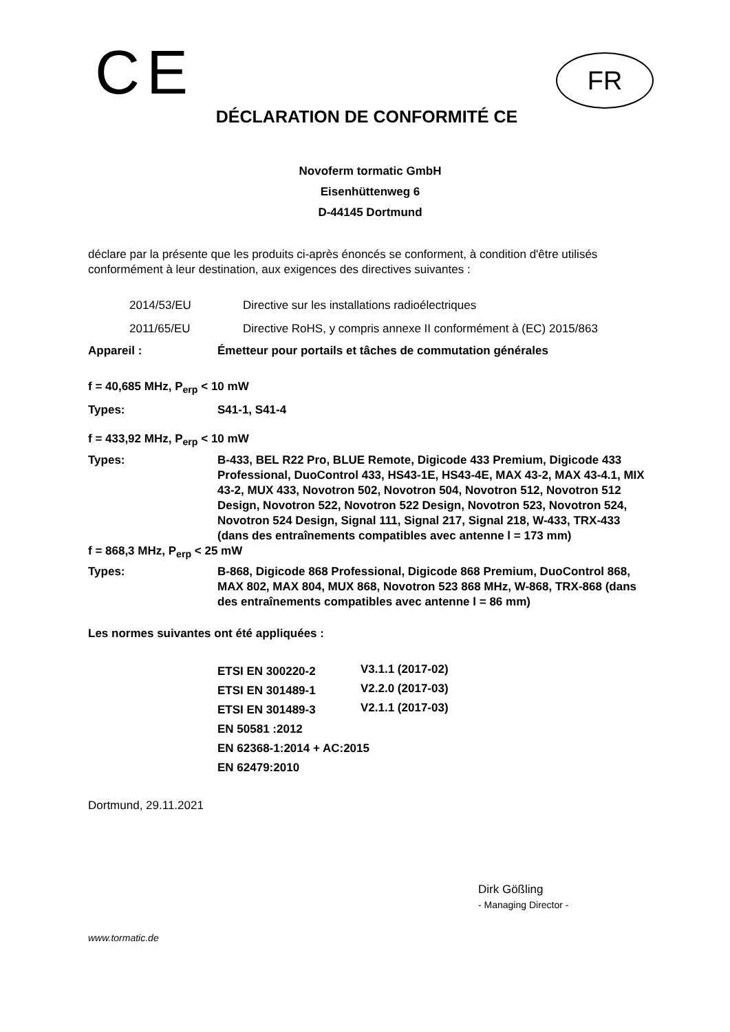CE
FR
DÉCLARATION DE CONFORMITÉ CE
Novoferm tormatic GmbH
Eisenhüttenweg 6
D-44145 Dortmund
déclare par la présente que les produits ci-après énoncés se conforment, à condition d'être utilisés conformément à leur destination, aux exigences des directives suivantes :
| 2014/53/EU | Directive sur les installations radioélectriques |
| 2011/65/EU | Directive RoHS, y compris annexe II conformément à (EC) 2015/863 |
| Appareil : | Émetteur pour portails et tâches de commutation générales |
| f = 40,685 MHz, P<sub>erp</sub> < 10 mW | |
| Types: | S41-1, S41-4 |
| f = 433,92 MHz, P<sub>erp</sub> < 10 mW | |
| Types: | B-433, BEL R22 Pro, BLUE Remote, Digicode 433 Premium, Digicode 433 Professional, DuoControl 433, HS43-1E, HS43-4E, MAX 43-2, MAX 43-4.1, MIX 43-2, MUX 433, Novotron 502, Novotron 504, Novotron 512, Novotron 512 Design, Novotron 522, Novotron 522 Design, Novotron 523, Novotron 524, Novotron 524 Design, Signal 111, Signal 217, Signal 218, W-433, TRX-433 (dans des entraînements compatibles avec antenne l = 173 mm) |
| f = 868,3 MHz, P<sub>erp</sub> < 25 mW | |
| Types: | B-868, Digicode 868 Professional, Digicode 868 Premium, DuoControl 868, MAX 802, MAX 804, MUX 868, Novotron 523 868 MHz, W-868, TRX-868 (dans des entraînements compatibles avec antenne l = 86 mm) |
Les normes suivantes ont été appliquées :
| ETSI EN 300220-2 | V3.1.1 (2017-02) |
| ETSI EN 301489-1 | V2.2.0 (2017-03) |
| ETSI EN 301489-3 | V2.1.1 (2017-03) |
| EN 50581 :2012 | |
| EN 62368-1:2014 + AC:2015 | |
| EN 62479:2010 | |
Dortmund, 29.11.2021
Dirk Gößling
- Managing Director -
www.tormatic.de